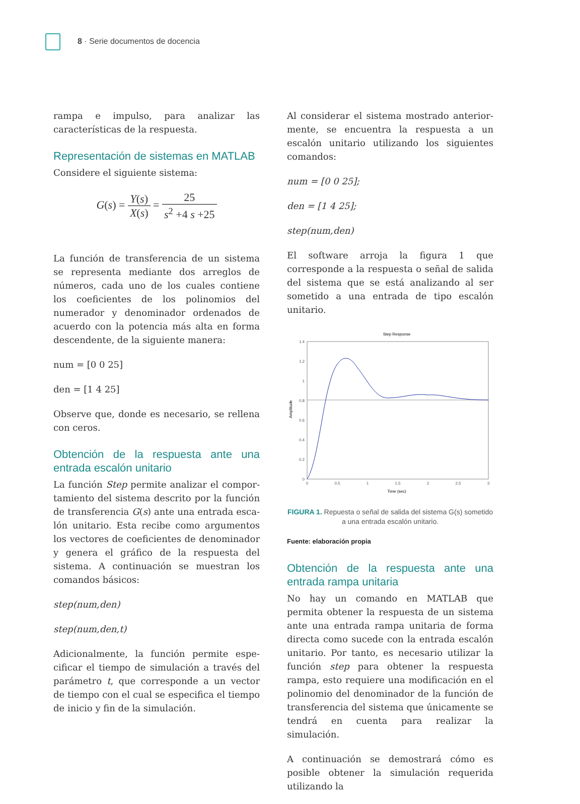8 · Serie documentos de docencia
rampa e impulso, para analizar las característi­cas de la respuesta.
Representación de sistemas en MATLAB
Considere el siguiente sistema:
G(s) = Y(s) X(s) = 25 s<sup>2</sup> +4 s +25
La función de transferencia de un sistema se representa mediante dos arreglos de núme­ros, cada uno de los cuales contiene los coe­ficientes de los polinomios del numerador y denominador ordenados de acuerdo con la potencia más alta en forma descendente, de la siguiente manera:
num = [0 0 25]
den = [1 4 25]
Observe que, donde es necesario, se rellena con ceros.
Obtención de la respuesta ante una entrada escalón unitario
La función Step permite analizar el compor­tamiento del sistema descrito por la función de transferencia G(s) ante una entrada esca­lón unitario. Esta recibe como argumentos los vectores de coeficientes de denominador y genera el gráfico de la respuesta del sistema. A continuación se muestran los comandos básicos:
step(num,den)
step(num,den,t)
Adicionalmente, la función permite espe­cificar el tiempo de simulación a través del parámetro t, que corresponde a un vector de tiempo con el cual se especifica el tiempo de inicio y fin de la simulación.
Al considerar el sistema mostrado anterior­mente, se encuentra la respuesta a un escalón unitario utilizando los siguientes comandos:
num = [0 0 25];
den = [1 4 25];
step(num,den)
El software arroja la figura 1 que corresponde a la respuesta o señal de salida del sistema que se está analizando al ser sometido a una entrada de tipo escalón unitario.
Step Response
1.4
1.2
1
0.8
0.6
0.4
0.2
0
0
0.5
1
1.5
2
2.5
3
Time (sec)
Amplitude
FIGURA 1. Repuesta o señal de salida del sistema G(s) sometido
a una entrada escalón unitario.
Fuente: elaboración propia
Obtención de la respuesta ante una entrada rampa unitaria
No hay un comando en MATLAB que permita obtener la respuesta de un sistema ante una entrada rampa unitaria de forma directa como sucede con la entrada escalón unita­rio. Por tanto, es necesario utilizar la función step para obtener la respuesta rampa, esto requiere una modificación en el polinomio del denominador de la función de transferen­cia del sistema que únicamente se tendrá en cuenta para realizar la simulación.
A continuación se demostrará cómo es posible obtener la simulación requerida utilizando la